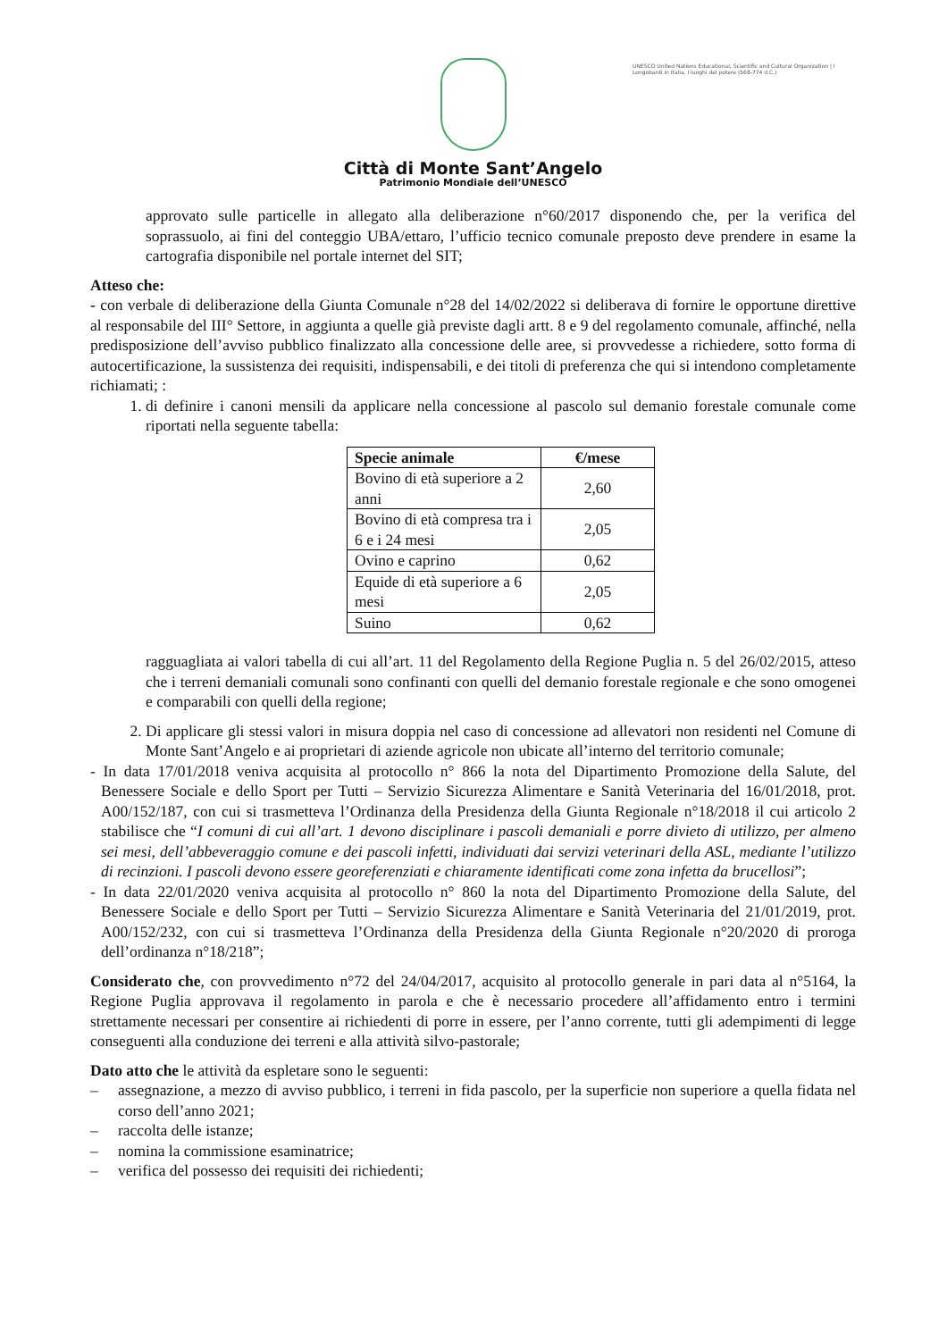Città di Monte Sant’Angelo
Patrimonio Mondiale dell’UNESCO
UNESCO United Nations Educational, Scientific and Cultural Organization | I Longobardi in Italia. I luoghi del potere (568-774 d.C.)
approvato sulle particelle in allegato alla deliberazione n°60/2017 disponendo che, per la verifica del soprassuolo, ai fini del conteggio UBA/ettaro, l’ufficio tecnico comunale preposto deve prendere in esame la cartografia disponibile nel portale internet del SIT;
Atteso che:
- con verbale di deliberazione della Giunta Comunale n°28 del 14/02/2022 si deliberava di fornire le opportune direttive al responsabile del III° Settore, in aggiunta a quelle già previste dagli artt. 8 e 9 del regolamento comunale, affinché, nella predisposizione dell’avviso pubblico finalizzato alla concessione delle aree, si provvedesse a richiedere, sotto forma di autocertificazione, la sussistenza dei requisiti, indispensabili, e dei titoli di preferenza che qui si intendono completamente richiamati; :
1. di definire i canoni mensili da applicare nella concessione al pascolo sul demanio forestale comunale come riportati nella seguente tabella:
| Specie animale | €/mese |
| --- | --- |
| Bovino di età superiore a 2 anni | 2,60 |
| Bovino di età compresa tra i 6 e i 24 mesi | 2,05 |
| Ovino e caprino | 0,62 |
| Equide di età superiore a 6 mesi | 2,05 |
| Suino | 0,62 |
ragguagliata ai valori tabella di cui all’art. 11 del Regolamento della Regione Puglia n. 5 del 26/02/2015, atteso che i terreni demaniali comunali sono confinanti con quelli del demanio forestale regionale e che sono omogenei e comparabili con quelli della regione;
2. Di applicare gli stessi valori in misura doppia nel caso di concessione ad allevatori non residenti nel Comune di Monte Sant’Angelo e ai proprietari di aziende agricole non ubicate all’interno del territorio comunale;
- In data 17/01/2018 veniva acquisita al protocollo n° 866 la nota del Dipartimento Promozione della Salute, del Benessere Sociale e dello Sport per Tutti – Servizio Sicurezza Alimentare e Sanità Veterinaria del 16/01/2018, prot. A00/152/187, con cui si trasmetteva l’Ordinanza della Presidenza della Giunta Regionale n°18/2018 il cui articolo 2 stabilisce che “I comuni di cui all’art. 1 devono disciplinare i pascoli demaniali e porre divieto di utilizzo, per almeno sei mesi, dell’abbeveraggio comune e dei pascoli infetti, individuati dai servizi veterinari della ASL, mediante l’utilizzo di recinzioni. I pascoli devono essere georeferenziati e chiaramente identificati come zona infetta da brucellosi”;
- In data 22/01/2020 veniva acquisita al protocollo n° 860 la nota del Dipartimento Promozione della Salute, del Benessere Sociale e dello Sport per Tutti – Servizio Sicurezza Alimentare e Sanità Veterinaria del 21/01/2019, prot. A00/152/232, con cui si trasmetteva l’Ordinanza della Presidenza della Giunta Regionale n°20/2020 di proroga dell’ordinanza n°18/218”;
Considerato che, con provvedimento n°72 del 24/04/2017, acquisito al protocollo generale in pari data al n°5164, la Regione Puglia approvava il regolamento in parola e che è necessario procedere all’affidamento entro i termini strettamente necessari per consentire ai richiedenti di porre in essere, per l’anno corrente, tutti gli adempimenti di legge conseguenti alla conduzione dei terreni e alla attività silvo-pastorale;
Dato atto che le attività da espletare sono le seguenti:
– assegnazione, a mezzo di avviso pubblico, i terreni in fida pascolo, per la superficie non superiore a quella fidata nel corso dell’anno 2021;
– raccolta delle istanze;
– nomina la commissione esaminatrice;
– verifica del possesso dei requisiti dei richiedenti;